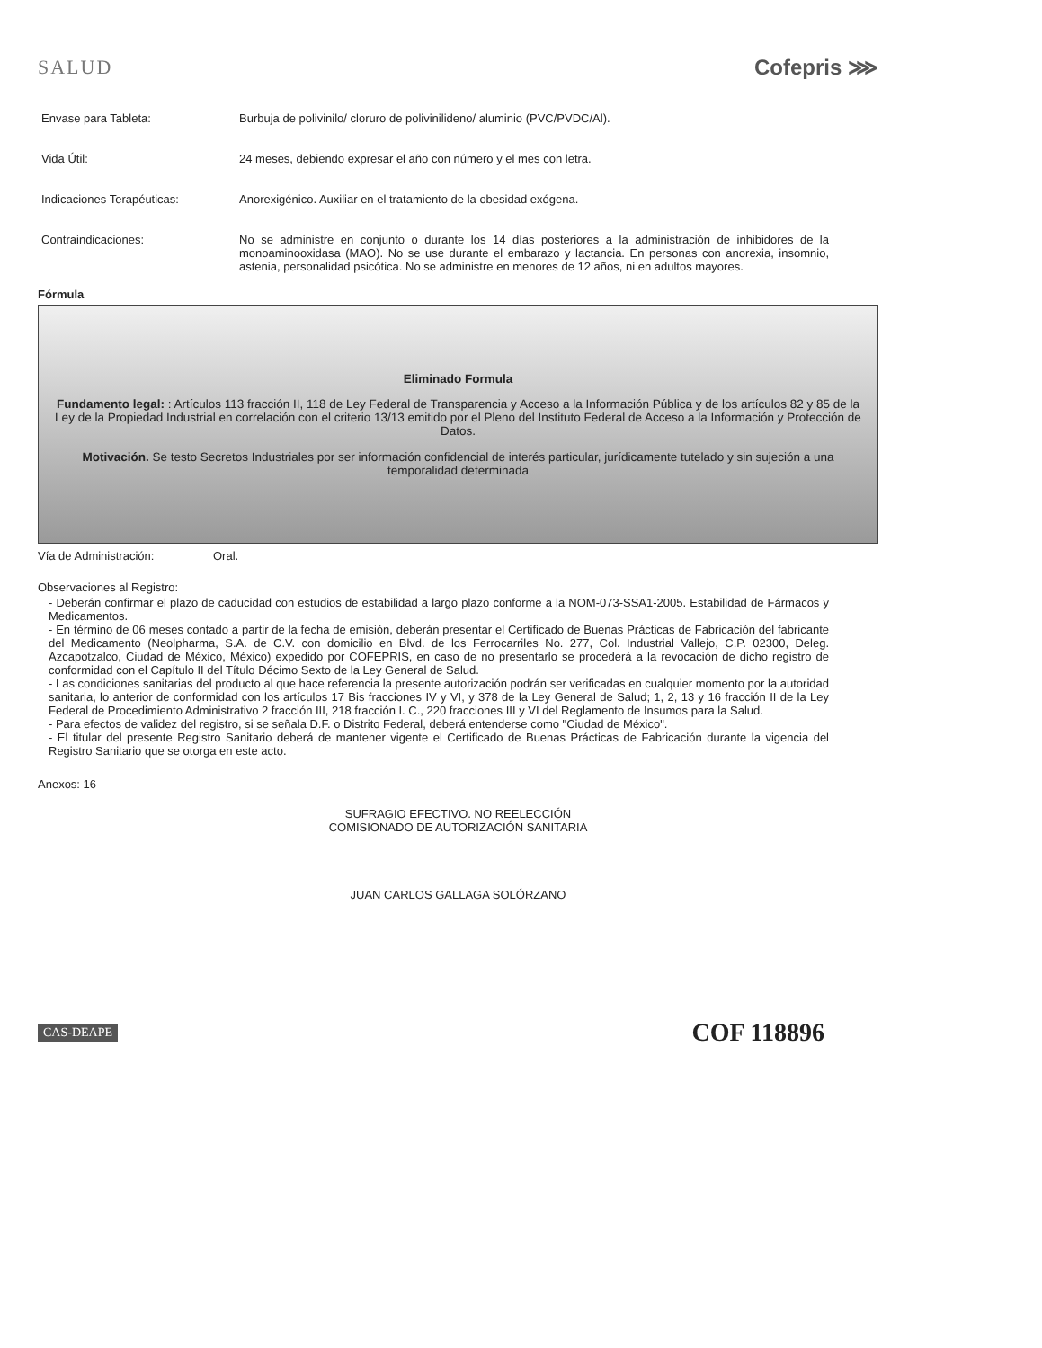SALUD Cofepris ⋙
Envase para Tableta: Burbuja de polivinilo/ cloruro de polivinilideno/ aluminio (PVC/PVDC/Al).
Vida Útil: 24 meses, debiendo expresar el año con número y el mes con letra.
Indicaciones Terapéuticas: Anorexigénico. Auxiliar en el tratamiento de la obesidad exógena.
Contraindicaciones: No se administre en conjunto o durante los 14 días posteriores a la administración de inhibidores de la monoaminooxidasa (MAO). No se use durante el embarazo y lactancia. En personas con anorexia, insomnio, astenia, personalidad psicótica. No se administre en menores de 12 años, ni en adultos mayores.
Fórmula
Eliminado Formula
Fundamento legal: : Artículos 113 fracción II, 118 de Ley Federal de Transparencia y Acceso a la Información Pública y de los artículos 82 y 85 de la Ley de la Propiedad Industrial en correlación con el criterio 13/13 emitido por el Pleno del Instituto Federal de Acceso a la Información y Protección de Datos.
Motivación. Se testo Secretos Industriales por ser información confidencial de interés particular, jurídicamente tutelado y sin sujeción a una temporalidad determinada
Vía de Administración: Oral.
Observaciones al Registro:
- Deberán confirmar el plazo de caducidad con estudios de estabilidad a largo plazo conforme a la NOM-073-SSA1-2005. Estabilidad de Fármacos y Medicamentos.
- En término de 06 meses contado a partir de la fecha de emisión, deberán presentar el Certificado de Buenas Prácticas de Fabricación del fabricante del Medicamento (Neolpharma, S.A. de C.V. con domicilio en Blvd. de los Ferrocarriles No. 277, Col. Industrial Vallejo, C.P. 02300, Deleg. Azcapotzalco, Ciudad de México, México) expedido por COFEPRIS, en caso de no presentarlo se procederá a la revocación de dicho registro de conformidad con el Capítulo II del Título Décimo Sexto de la Ley General de Salud.
- Las condiciones sanitarias del producto al que hace referencia la presente autorización podrán ser verificadas en cualquier momento por la autoridad sanitaria, lo anterior de conformidad con los artículos 17 Bis fracciones IV y VI, y 378 de la Ley General de Salud; 1, 2, 13 y 16 fracción II de la Ley Federal de Procedimiento Administrativo 2 fracción III, 218 fracción I. C., 220 fracciones III y VI del Reglamento de Insumos para la Salud.
- Para efectos de validez del registro, si se señala D.F. o Distrito Federal, deberá entenderse como "Ciudad de México".
- El titular del presente Registro Sanitario deberá de mantener vigente el Certificado de Buenas Prácticas de Fabricación durante la vigencia del Registro Sanitario que se otorga en este acto.
Anexos: 16
SUFRAGIO EFECTIVO. NO REELECCIÓN
COMISIONADO DE AUTORIZACIÓN SANITARIA
JUAN CARLOS GALLAGA SOLÓRZANO
CAS-DEAPE COF 118896